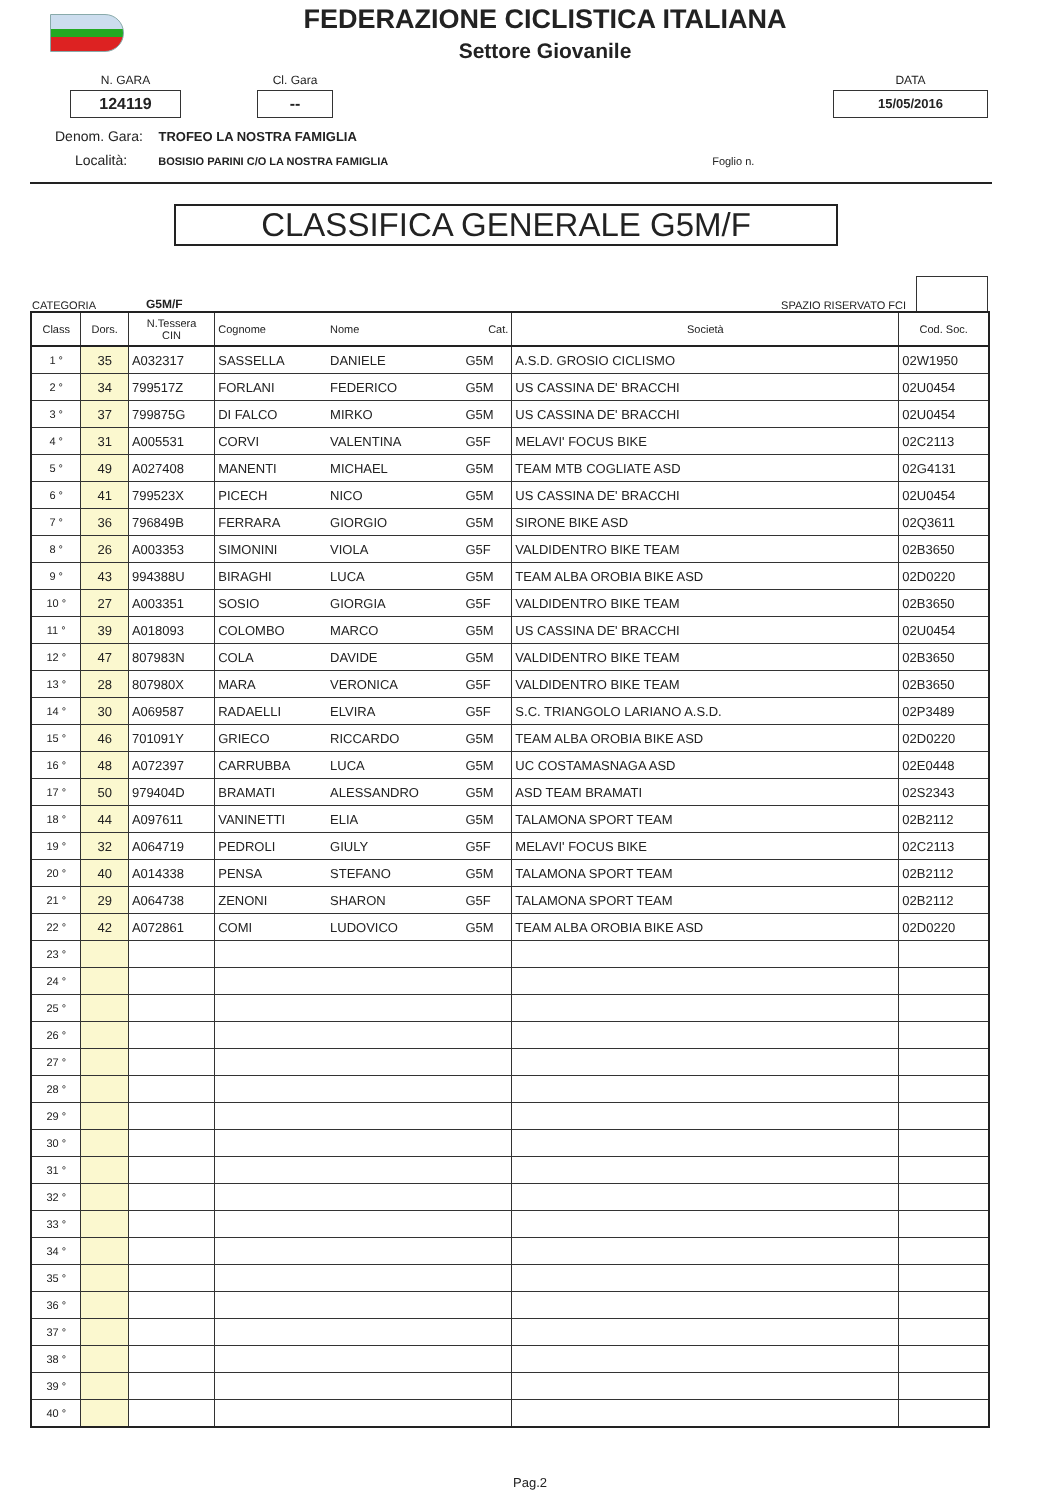FEDERAZIONE CICLISTICA ITALIANA
Settore Giovanile
N. GARA
124119
Cl. Gara
--
DATA
15/05/2016
Denom. Gara: TROFEO LA NOSTRA FAMIGLIA
Località: BOSISIO PARINI C/O LA NOSTRA FAMIGLIA Foglio n.
CLASSIFICA GENERALE G5M/F
CATEGORIA G5M/F SPAZIO RISERVATO FCI
| Class | Dors. | N.Tessera CIN | Cognome | Nome | Cat. | Società | Cod. Soc. |
| --- | --- | --- | --- | --- | --- | --- | --- |
| 1 ° | 35 | A032317 | SASSELLA | DANIELE | G5M | A.S.D. GROSIO CICLISMO | 02W1950 |
| 2 ° | 34 | 799517Z | FORLANI | FEDERICO | G5M | US CASSINA DE' BRACCHI | 02U0454 |
| 3 ° | 37 | 799875G | DI FALCO | MIRKO | G5M | US CASSINA DE' BRACCHI | 02U0454 |
| 4 ° | 31 | A005531 | CORVI | VALENTINA | G5F | MELAVI' FOCUS BIKE | 02C2113 |
| 5 ° | 49 | A027408 | MANENTI | MICHAEL | G5M | TEAM MTB COGLIATE ASD | 02G4131 |
| 6 ° | 41 | 799523X | PICECH | NICO | G5M | US CASSINA DE' BRACCHI | 02U0454 |
| 7 ° | 36 | 796849B | FERRARA | GIORGIO | G5M | SIRONE BIKE ASD | 02Q3611 |
| 8 ° | 26 | A003353 | SIMONINI | VIOLA | G5F | VALDIDENTRO BIKE TEAM | 02B3650 |
| 9 ° | 43 | 994388U | BIRAGHI | LUCA | G5M | TEAM ALBA OROBIA BIKE ASD | 02D0220 |
| 10 ° | 27 | A003351 | SOSIO | GIORGIA | G5F | VALDIDENTRO BIKE TEAM | 02B3650 |
| 11 ° | 39 | A018093 | COLOMBO | MARCO | G5M | US CASSINA DE' BRACCHI | 02U0454 |
| 12 ° | 47 | 807983N | COLA | DAVIDE | G5M | VALDIDENTRO BIKE TEAM | 02B3650 |
| 13 ° | 28 | 807980X | MARA | VERONICA | G5F | VALDIDENTRO BIKE TEAM | 02B3650 |
| 14 ° | 30 | A069587 | RADAELLI | ELVIRA | G5F | S.C. TRIANGOLO LARIANO A.S.D. | 02P3489 |
| 15 ° | 46 | 701091Y | GRIECO | RICCARDO | G5M | TEAM ALBA OROBIA BIKE ASD | 02D0220 |
| 16 ° | 48 | A072397 | CARRUBBA | LUCA | G5M | UC COSTAMASNAGA ASD | 02E0448 |
| 17 ° | 50 | 979404D | BRAMATI | ALESSANDRO | G5M | ASD TEAM BRAMATI | 02S2343 |
| 18 ° | 44 | A097611 | VANINETTI | ELIA | G5M | TALAMONA SPORT TEAM | 02B2112 |
| 19 ° | 32 | A064719 | PEDROLI | GIULY | G5F | MELAVI' FOCUS BIKE | 02C2113 |
| 20 ° | 40 | A014338 | PENSA | STEFANO | G5M | TALAMONA SPORT TEAM | 02B2112 |
| 21 ° | 29 | A064738 | ZENONI | SHARON | G5F | TALAMONA SPORT TEAM | 02B2112 |
| 22 ° | 42 | A072861 | COMI | LUDOVICO | G5M | TEAM ALBA OROBIA BIKE ASD | 02D0220 |
| 23 ° | | | | | | | |
| 24 ° | | | | | | | |
| 25 ° | | | | | | | |
| 26 ° | | | | | | | |
| 27 ° | | | | | | | |
| 28 ° | | | | | | | |
| 29 ° | | | | | | | |
| 30 ° | | | | | | | |
| 31 ° | | | | | | | |
| 32 ° | | | | | | | |
| 33 ° | | | | | | | |
| 34 ° | | | | | | | |
| 35 ° | | | | | | | |
| 36 ° | | | | | | | |
| 37 ° | | | | | | | |
| 38 ° | | | | | | | |
| 39 ° | | | | | | | |
| 40 ° | | | | | | | |
Pag.2